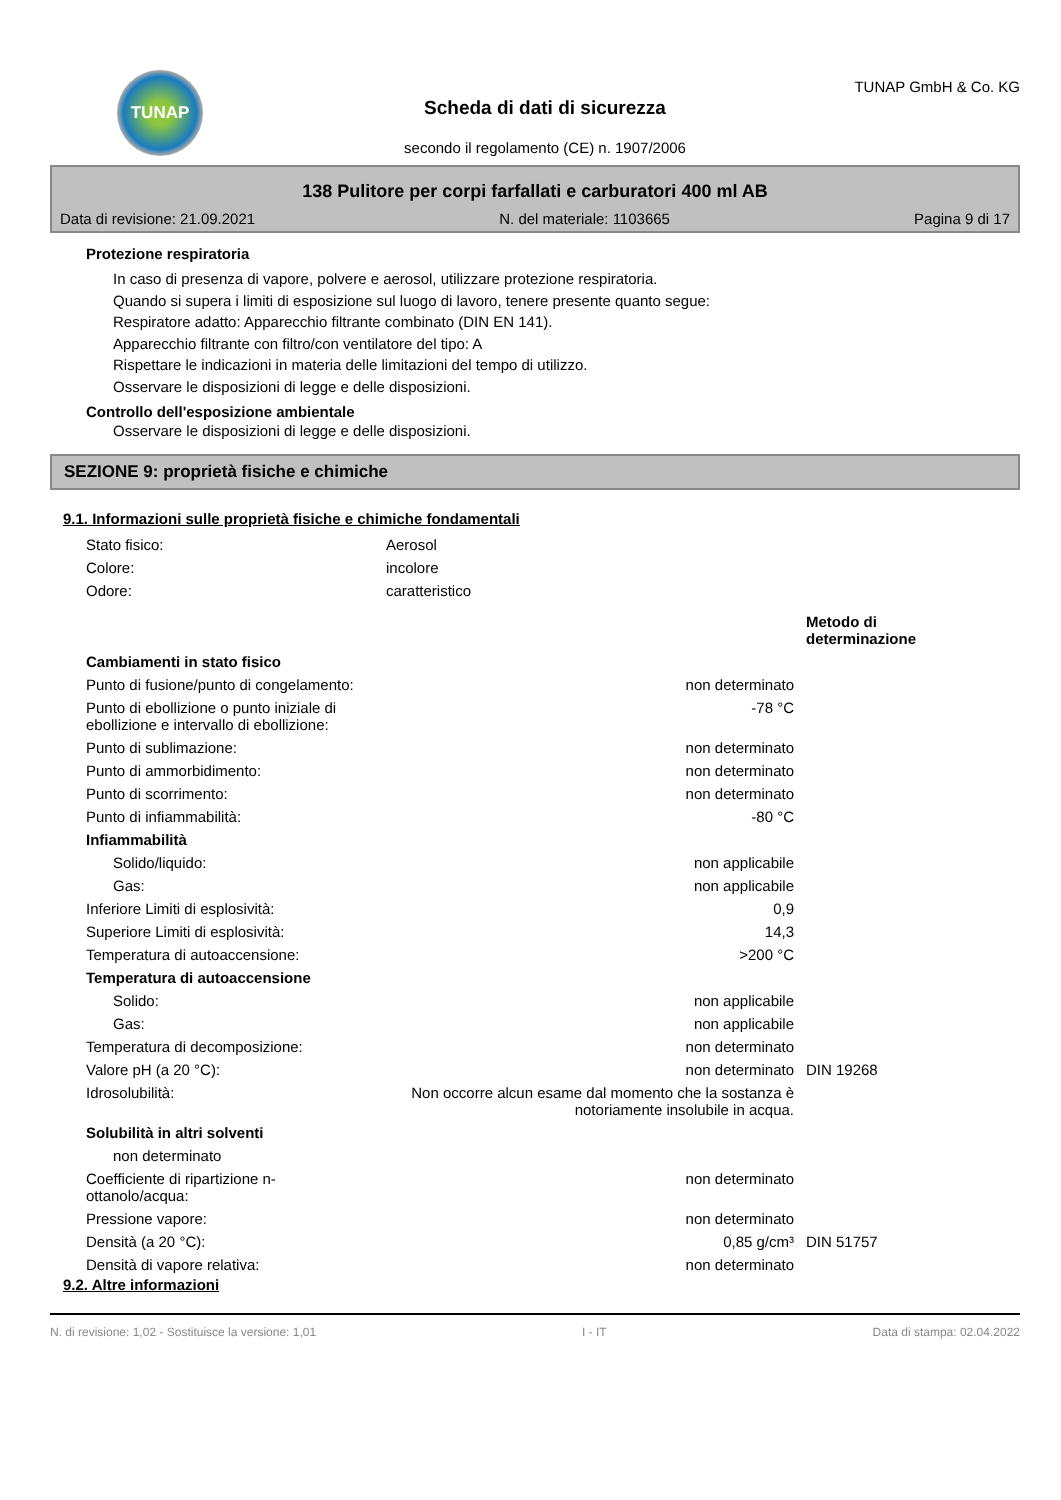TUNAP
Scheda di dati di sicurezza
secondo il regolamento (CE) n. 1907/2006
TUNAP GmbH & Co. KG
138 Pulitore per corpi farfallati e carburatori 400 ml AB
Data di revisione: 21.09.2021 N. del materiale: 1103665 Pagina 9 di 17
Protezione respiratoria
In caso di presenza di vapore, polvere e aerosol, utilizzare protezione respiratoria.
Quando si supera i limiti di esposizione sul luogo di lavoro, tenere presente quanto segue:
Respiratore adatto: Apparecchio filtrante combinato (DIN EN 141).
Apparecchio filtrante con filtro/con ventilatore del tipo: A
Rispettare le indicazioni in materia delle limitazioni del tempo di utilizzo.
Osservare le disposizioni di legge e delle disposizioni.
Controllo dell'esposizione ambientale
Osservare le disposizioni di legge e delle disposizioni.
SEZIONE 9: proprietà fisiche e chimiche
9.1. Informazioni sulle proprietà fisiche e chimiche fondamentali
| Stato fisico: | Aerosol |
| Colore: | incolore |
| Odore: | caratteristico |
| | | Metodo di determinazione |
| Cambiamenti in stato fisico | | |
| Punto di fusione/punto di congelamento: | non determinato | |
| Punto di ebollizione o punto iniziale di ebollizione e intervallo di ebollizione: | -78 °C | |
| Punto di sublimazione: | non determinato | |
| Punto di ammorbidimento: | non determinato | |
| Punto di scorrimento: | non determinato | |
| Punto di infiammabilità: | -80 °C | |
| Infiammabilità | | |
| Solido/liquido: | non applicabile | |
| Gas: | non applicabile | |
| Inferiore Limiti di esplosività: | 0,9 | |
| Superiore Limiti di esplosività: | 14,3 | |
| Temperatura di autoaccensione: | >200 °C | |
| Temperatura di autoaccensione | | |
| Solido: | non applicabile | |
| Gas: | non applicabile | |
| Temperatura di decomposizione: | non determinato | |
| Valore pH (a 20 °C): | non determinato | DIN 19268 |
| Idrosolubilità: | Non occorre alcun esame dal momento che la sostanza è notoriamente insolubile in acqua. | |
| Solubilità in altri solventi | | |
| non determinato | | |
| Coefficiente di ripartizione n-ottanolo/acqua: | non determinato | |
| Pressione vapore: | non determinato | |
| Densità (a 20 °C): | 0,85 g/cm³ | DIN 51757 |
| Densità di vapore relativa: | non determinato | |
9.2. Altre informazioni
N. di revisione: 1,02 - Sostituisce la versione: 1,01 I - IT Data di stampa: 02.04.2022